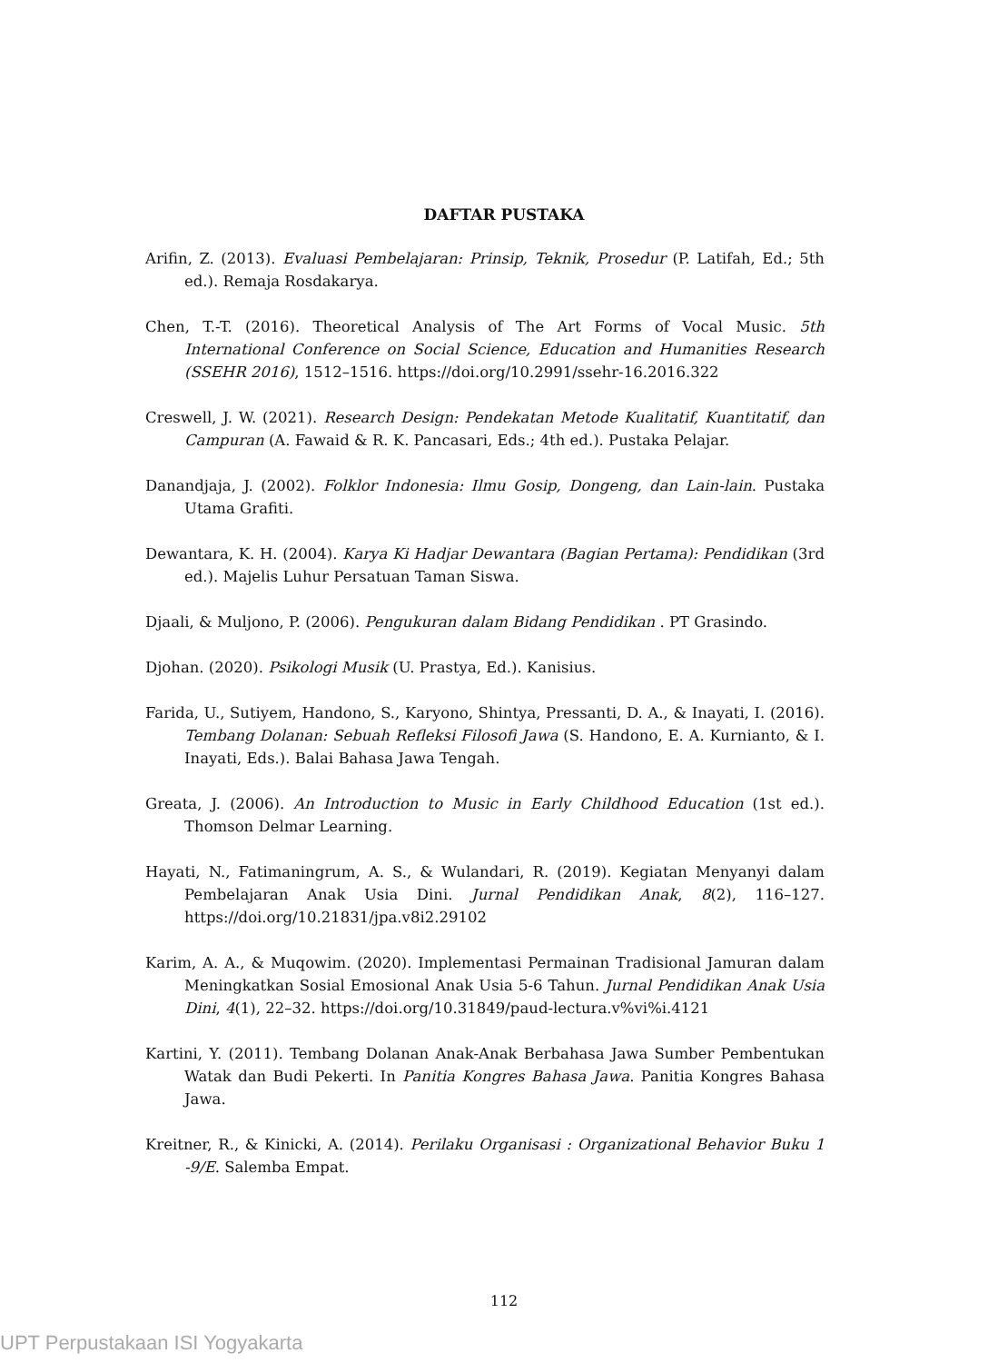DAFTAR PUSTAKA
Arifin, Z. (2013). Evaluasi Pembelajaran: Prinsip, Teknik, Prosedur (P. Latifah, Ed.; 5th ed.). Remaja Rosdakarya.
Chen, T.-T. (2016). Theoretical Analysis of The Art Forms of Vocal Music. 5th International Conference on Social Science, Education and Humanities Research (SSEHR 2016), 1512–1516. https://doi.org/10.2991/ssehr-16.2016.322
Creswell, J. W. (2021). Research Design: Pendekatan Metode Kualitatif, Kuantitatif, dan Campuran (A. Fawaid & R. K. Pancasari, Eds.; 4th ed.). Pustaka Pelajar.
Danandjaja, J. (2002). Folklor Indonesia: Ilmu Gosip, Dongeng, dan Lain-lain. Pustaka Utama Grafiti.
Dewantara, K. H. (2004). Karya Ki Hadjar Dewantara (Bagian Pertama): Pendidikan (3rd ed.). Majelis Luhur Persatuan Taman Siswa.
Djaali, & Muljono, P. (2006). Pengukuran dalam Bidang Pendidikan . PT Grasindo.
Djohan. (2020). Psikologi Musik (U. Prastya, Ed.). Kanisius.
Farida, U., Sutiyem, Handono, S., Karyono, Shintya, Pressanti, D. A., & Inayati, I. (2016). Tembang Dolanan: Sebuah Refleksi Filosofi Jawa (S. Handono, E. A. Kurnianto, & I. Inayati, Eds.). Balai Bahasa Jawa Tengah.
Greata, J. (2006). An Introduction to Music in Early Childhood Education (1st ed.). Thomson Delmar Learning.
Hayati, N., Fatimaningrum, A. S., & Wulandari, R. (2019). Kegiatan Menyanyi dalam Pembelajaran Anak Usia Dini. Jurnal Pendidikan Anak, 8(2), 116–127. https://doi.org/10.21831/jpa.v8i2.29102
Karim, A. A., & Muqowim. (2020). Implementasi Permainan Tradisional Jamuran dalam Meningkatkan Sosial Emosional Anak Usia 5-6 Tahun. Jurnal Pendidikan Anak Usia Dini, 4(1), 22–32. https://doi.org/10.31849/paud-lectura.v%vi%i.4121
Kartini, Y. (2011). Tembang Dolanan Anak-Anak Berbahasa Jawa Sumber Pembentukan Watak dan Budi Pekerti. In Panitia Kongres Bahasa Jawa. Panitia Kongres Bahasa Jawa.
Kreitner, R., & Kinicki, A. (2014). Perilaku Organisasi : Organizational Behavior Buku 1 -9/E. Salemba Empat.
112
UPT Perpustakaan ISI Yogyakarta